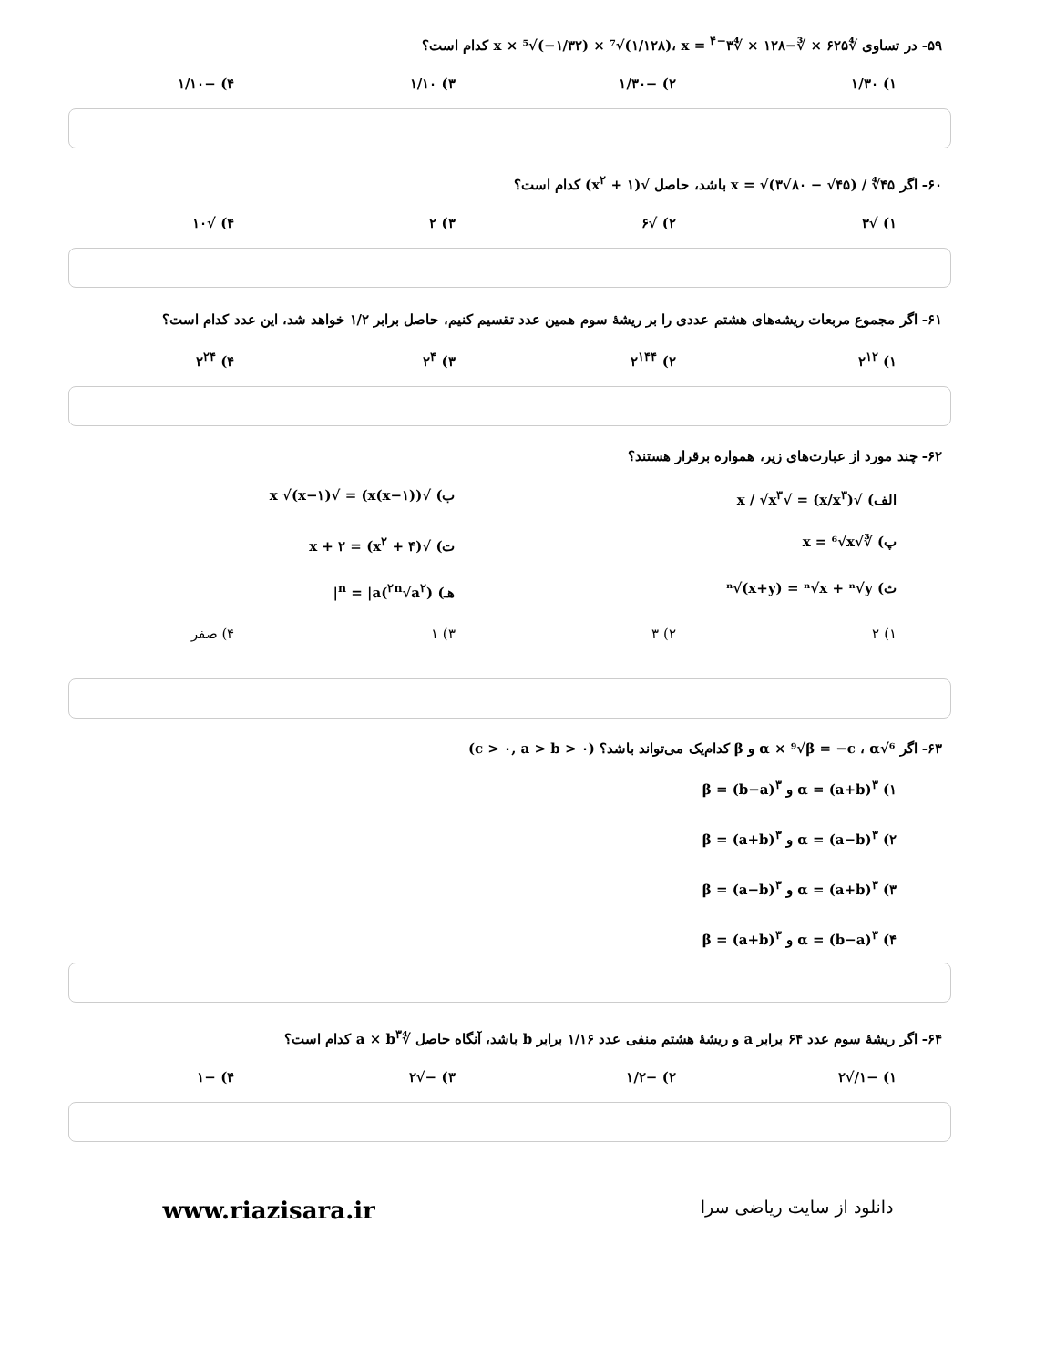۵۹- در تساوی ∜۶۲۵ × ∛−۱۲۸ × ∜۳<sup>−۴</sup> = x × ⁵√(−۱/۳۲) × ⁷√(۱/۱۲۸)، x کدام است؟
۱) ۱/۳۰ ۲) −۱/۳۰ ۳) ۱/۱۰ ۴) −۱/۱۰
۶۰- اگر x = √(۳√۸۰ − √۴۵) / ∜۴۵ باشد، حاصل √(x<sup>۲</sup> + ۱) کدام است؟
۱) √۳ ۲) √۶ ۳) ۲ ۴) √۱۰
۶۱- اگر مجموع مربعات ریشه‌های هشتم عددی را بر ریشهٔ سوم همین عدد تقسیم کنیم، حاصل برابر ۱/۲ خواهد شد، این عدد کدام است؟
۱) ۲<sup>۱۲</sup> ۲) ۲<sup>۱۴۴</sup> ۳) ۲<sup>۴</sup> ۴) ۲<sup>۲۴</sup>
۶۲- چند مورد از عبارت‌های زیر، همواره برقرار هستند؟
الف) √(x/x<sup>۳</sup>) = √x / √x<sup>۳</sup> ب) √(x(x−۱)) = √x √(x−۱)
پ) ∛√x = ⁶√x ت) √(x<sup>۲</sup> + ۴) = x + ۲
ث) ⁿ√(x+y) = ⁿ√x + ⁿ√y هـ) (<sup>۲n</sup>√a<sup>۲</sup>)<sup>n</sup> = |a|
۱) ۲ ۲) ۳ ۳) ۱ ۴) صفر
۶۳- اگر ⁶√α × ⁹√β = −c ، α و β کدام‌یک می‌تواند باشد؟ (c > ۰, a > b > ۰)
۱) α = (a+b)<sup>۳</sup> و β = (b−a)<sup>۳</sup>
۲) α = (a−b)<sup>۳</sup> و β = (a+b)<sup>۳</sup>
۳) α = (a+b)<sup>۳</sup> و β = (a−b)<sup>۳</sup>
۴) α = (b−a)<sup>۳</sup> و β = (a+b)<sup>۳</sup>
۶۴- اگر ریشهٔ سوم عدد ۶۴ برابر a و ریشهٔ هشتم منفی عدد ۱/۱۶ برابر b باشد، آنگاه حاصل ∜a × b<sup>۳</sup> کدام است؟
۱) −۱/√۲ ۲) −۱/۲ ۳) −√۲ ۴) −۱
www.riazisara.ir
دانلود از سایت ریاضی سرا